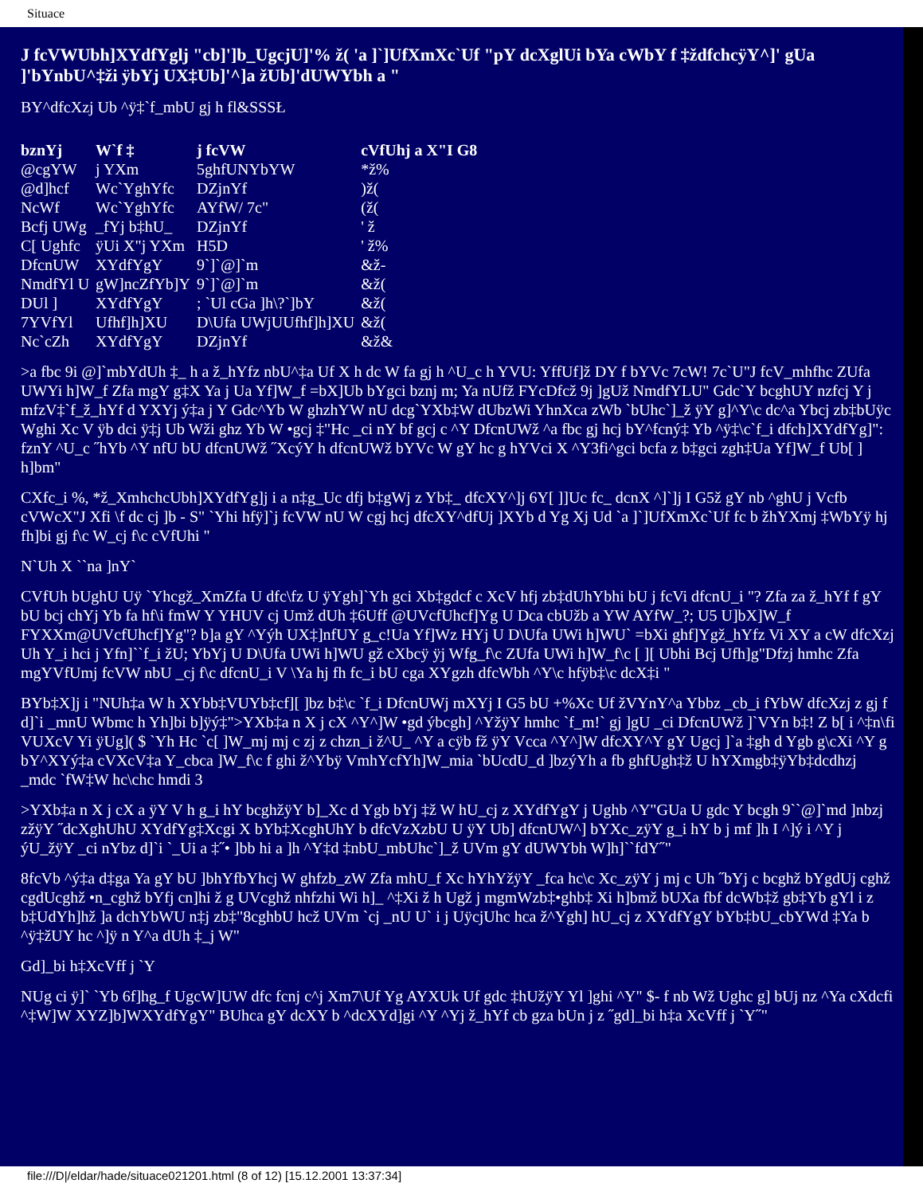Situace
J fcVWUbh]XYdfYglj "cb]']b_UgcjU]'% ž( 'a ]`]UfXmXc`Uf "pY dcXglUi bYa cWbY f ‡ždfchcÿY^]' gUa ]'bYnbU^‡ži ÿbYj UX‡Ub]'^]a žUb]'dUWYbh a "
BY^dfcXzj Ub ^ÿ‡`f_mbU gj h fl&SSSŁ
| bznYj | W`f ‡ | j fcVW | cVfUhj a X"I G8 |
| --- | --- | --- | --- |
| @cgYW | j YXm | 5ghfUNYbYW | *ž% |
| @d]hcf | Wc`YghYfc | DZjnYf | )ž( |
| NcWf | Wc`YghYfc | AYfW/ 7c" | (ž( |
| Bcfj UWg | _fYj b‡hU_ | DZjnYf | ' ž |
| C[ Ughfc | ÿUi X"j YXm | H5D | ' ž% |
| DfcnUW | XYdfYgY | 9`]`@]`m | &ž- |
| NmdfYl U | gW]ncZfYb]Y | 9`]`@]`m | &ž( |
| DUl ] | XYdfYgY | ; `Ul cGa ]h\?`]bY | &ž( |
| 7YVfYl | Ufhf]h]XU | D\Ufa UWjUUfhf]h]XU | &ž( |
| Nc`cZh | XYdfYgY | DZjnYf | &ž& |
>a fbc 9i @]`mbYdUh ‡_ h a ž_hYfz nbU^‡a Uf X h dc W fa gj h ^U_c h YVU: YffUf]ž DY f bYVc 7cW! 7c`U"J fcV_mhfhc ZUfa UWYi h]W_f Zfa mgY g‡X Ya j Ua Yf]W_f =bX]Ub bYgci bznj m; Ya nUfž FYcDfcž 9j ]gUž NmdfYLU" Gdc`Y bcghUY nzfcj Y j mfzV‡`f_ž_hYf d YXYj ý‡a j Y Gdc^Yb W ghzhYW nU dcg`YXb‡W dUbzWi YhnXca zWb `bUhc`]_ž ÿY g]^Y\c dc^a Ybcj zb‡bUÿc Wghi Xc V ÿb dci ÿ‡j Ub Wži ghz Yb W •gcj ‡"Hc _ci nY bf gcj c ^Y DfcnUWž ^a fbc gj hcj bY^fcný‡ Yb ^ÿ‡\c`f_i dfch]XYdfYg]": fznY ^U_c ˝hYb ^Y nfU bU dfcnUWž ˝XcýY h dfcnUWž bYVc W gY hc g hYVci X ^Y3fi^gci bcfa z b‡gci zgh‡Ua Yf]W_f Ub[ ] h]bm"
CXfc_i %, *ž_XmhchcUbh]XYdfYg]j i a n‡g_Uc dfj b‡gWj z Yb‡_ dfcXY^]j 6Y[ ]]Uc fc_ dcnX ^]`]j I G5ž gY nb ^ghU j Vcfb cVWcX"J Xfi \f dc cj ]b - S" `Yhi hfÿ]`j fcVW nU W cgj hcj dfcXY^dfUj ]XYb d Yg Xj Ud `a ]`]UfXmXc`Uf fc b žhYXmj ‡WbYÿ hj fh]bi gj f\c W_cj f\c cVfUhi "
N`Uh X ``na ]nY`
CVfUh bUghU Uÿ `Yhcgž_XmZfa U dfc\fz U ÿYgh]`Yh gci Xb‡gdcf c XcV hfj zb‡dUhYbhi bU j fcVi dfcnU_i "? Zfa za ž_hYf f gY bU bcj chYj Yb fa hf\i fmW Y YHUV cj Umž dUh ‡6Uff @UVcfUhcf]Yg U Dca cbUžb a YW AYfW_?; U5 U]bX]W_f FYXXm@UVcfUhcf]Yg"? b]a gY ^Yýh UX‡]nfUY g_c!Ua Yf]Wz HYj U D\Ufa UWi h]WU` =bXi ghf]Ygž_hYfz Vi XY a cW dfcXzj Uh Y_i hci j Yfn]``f_i žU; YbYj U D\Ufa UWi h]WU gž cXbcÿ ÿj Wfg_f\c ZUfa UWi h]W_f\c [ ][ Ubhi Bcj Ufh]g"Dfzj hmhc Zfa mgYVfUmj fcVW nbU _cj f\c dfcnU_i V \Ya hj fh fc_i bU cga XYgzh dfcWbh ^Y\c hfÿb‡\c dcX‡i "
BYb‡X]j i "NUh‡a W h XYbb‡VUYb‡cf][ ]bz b‡\c `f_i DfcnUWj mXYj I G5 bU +%Xc Uf žVYnY^a Ybbz _cb_i fYbW dfcXzj z gj f d]`i _mnU Wbmc h Yh]bi b]ÿý‡">YXb‡a n X j cX ^Y^]W •gd ýbcgh] ^YžÿY hmhc `f_m!` gj ]gU _ci DfcnUWž ]`VYn b‡! Z b[ i ^‡n\fi VUXcV Yi ÿUg]( $ `Yh Hc `c[ ]W_mj mj c zj z chzn_i ž^U_ ^Y a cÿb fž ÿY Vcca ^Y^]W dfcXY^Y gY Ugcj ]`a ‡gh d Ygb g\cXi ^Y g bY^XYý‡a cVXcV‡a Y_cbca ]W_f\c f ghi ž^Ybÿ VmhYcfYh]W_mia `bUcdU_d ]bzýYh a fb ghfUgh‡ž U hYXmgb‡ÿYb‡dcdhzj _mdc `fW‡W hc\chc hmdi 3
>YXb‡a n X j cX a ÿY V h g_i hY bcghžÿY b]_Xc d Ygb bYj ‡ž W hU_cj z XYdfYgY j Ughb ^Y"GUa U gdc Y bcgh 9``@]`md ]nbzj zžÿY ˝dcXghUhU XYdfYg‡Xcgi X bYb‡XcghUhY b dfcVzXzbU U ÿY Ub] dfcnUW^] bYXc_zÿY g_i hY b j mf ]h I ^]ý i ^Y j ýU_žÿY _ci nYbz d]`i `_Ui a ‡˝• ]bb hi a ]h ^Y‡d ‡nbU_mbUhc`]_ž UVm gY dUWYbh W]h]``fdY˝"
8fcVb ^ý‡a d‡ga Ya gY bU ]bhYfbYhcj W ghfzb_zW Zfa mhU_f Xc hYhYžÿY _fca hc\c Xc_zÿY j mj c Uh ˝bYj c bcghž bYgdUj cghž cgdUcghž •n_cghž bYfj cn]hi ž g UVcghž nhfzhi Wi h]_ ^‡Xi ž h Ugž j mgmWzb‡•ghb‡ Xi h]bmž bUXa fbf dcWb‡ž gb‡Yb gYl i z b‡UdYh]hž ]a dchYbWU n‡j zb‡"8cghbU hcž UVm `cj _nU U` i j UÿcjUhc hca ž^Ygh] hU_cj z XYdfYgY bYb‡bU_cbYWd ‡Ya b ^ÿ‡žUY hc ^]ÿ n Y^a dUh ‡_j W"
Gd]_bi h‡XcVff j `Y
NUg ci ÿ]` `Yb 6f]hg_f UgcW]UW dfc fcnj c^j Xm7\Uf Yg AYXUk Uf gdc ‡hUžÿY Yl ]ghi ^Y" $- f nb Wž Ughc g] bUj nz ^Ya cXdcfi ^‡W]W XYZ]b]WXYdfYgY" BUhca gY dcXY b ^dcXYd]gi ^Y ^Yj ž_hYf cb gza bUn j z ˝gd]_bi h‡a XcVff j `Y˝"
file:///D|/eldar/hade/situace021201.html (8 of 12) [15.12.2001 13:37:34]